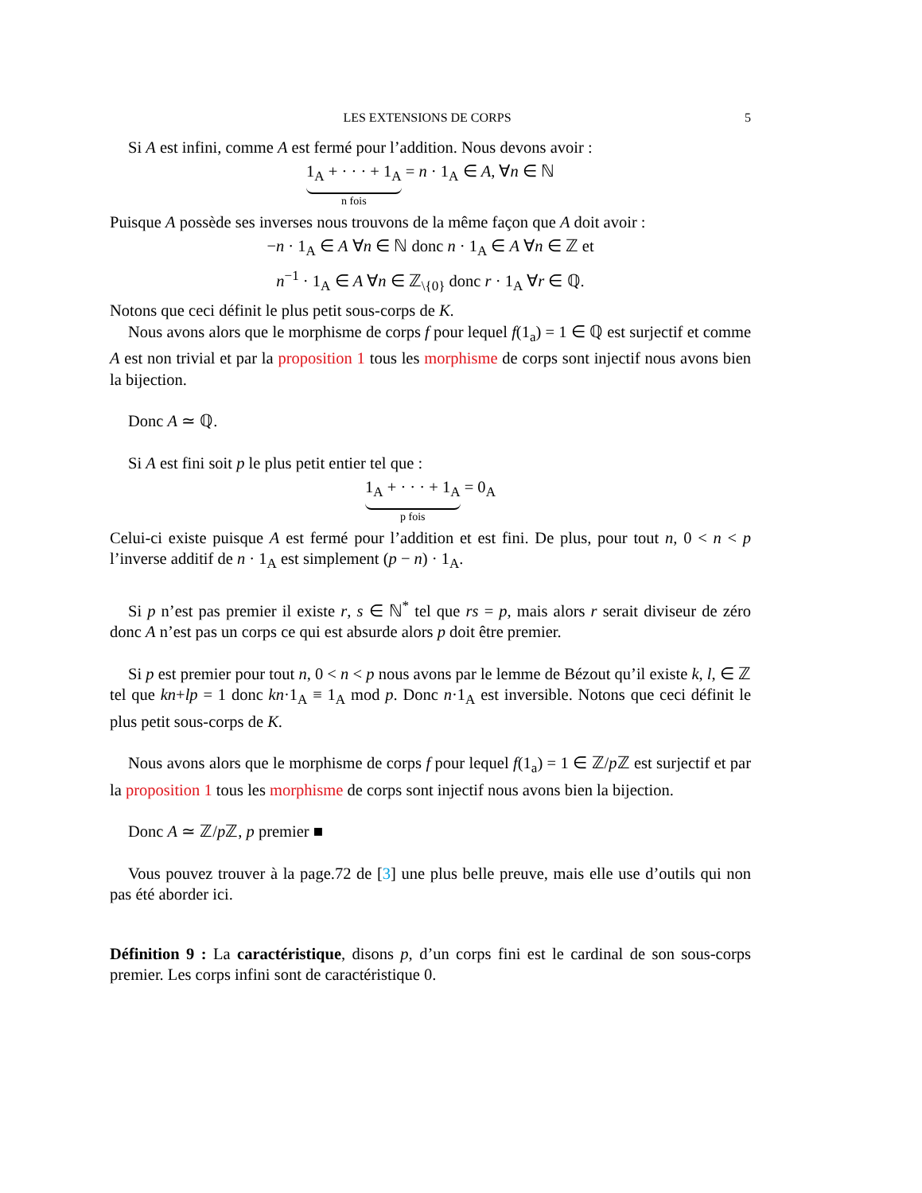LES EXTENSIONS DE CORPS 5
Si A est infini, comme A est fermé pour l’addition. Nous devons avoir :
1<sub>A</sub> + · · · + 1<sub>A</sub>
n fois
= n · 1<sub>A</sub> ∈ A, ∀n ∈ ℕ
Puisque A possède ses inverses nous trouvons de la même façon que A doit avoir :
−n · 1<sub>A</sub> ∈ A ∀n ∈ ℕ donc n · 1<sub>A</sub> ∈ A ∀n ∈ ℤ et
n<sup>−1</sup> · 1<sub>A</sub> ∈ A ∀n ∈ ℤ<sub>\{0}</sub> donc r · 1<sub>A</sub> ∀r ∈ ℚ.
Notons que ceci définit le plus petit sous-corps de K.
Nous avons alors que le morphisme de corps f pour lequel f(1<sub>a</sub>) = 1 ∈ ℚ est surjectif et comme A est non trivial et par la proposition 1 tous les morphisme de corps sont injectif nous avons bien la bijection.
Donc A ≃ ℚ.
Si A est fini soit p le plus petit entier tel que :
1<sub>A</sub> + · · · + 1<sub>A</sub>
p fois
= 0<sub>A</sub>
Celui-ci existe puisque A est fermé pour l’addition et est fini. De plus, pour tout n, 0 < n < p l’inverse additif de n · 1<sub>A</sub> est simplement (p − n) · 1<sub>A</sub>.
Si p n’est pas premier il existe r, s ∈ ℕ<sup>*</sup> tel que rs = p, mais alors r serait diviseur de zéro donc A n’est pas un corps ce qui est absurde alors p doit être premier.
Si p est premier pour tout n, 0 < n < p nous avons par le lemme de Bézout qu’il existe k, l, ∈ ℤ tel que kn+lp = 1 donc kn·1<sub>A</sub> ≡ 1<sub>A</sub> mod p. Donc n·1<sub>A</sub> est inversible. Notons que ceci définit le plus petit sous-corps de K.
Nous avons alors que le morphisme de corps f pour lequel f(1<sub>a</sub>) = 1 ∈ ℤ/p ℤ est surjectif et par la proposition 1 tous les morphisme de corps sont injectif nous avons bien la bijection.
Donc A ≃ ℤ/p ℤ, p premier ■
Vous pouvez trouver à la page.72 de [3] une plus belle preuve, mais elle use d’outils qui non pas été aborder ici.
Définition 9 : La caractéristique, disons p, d’un corps fini est le cardinal de son sous-corps premier. Les corps infini sont de caractéristique 0.